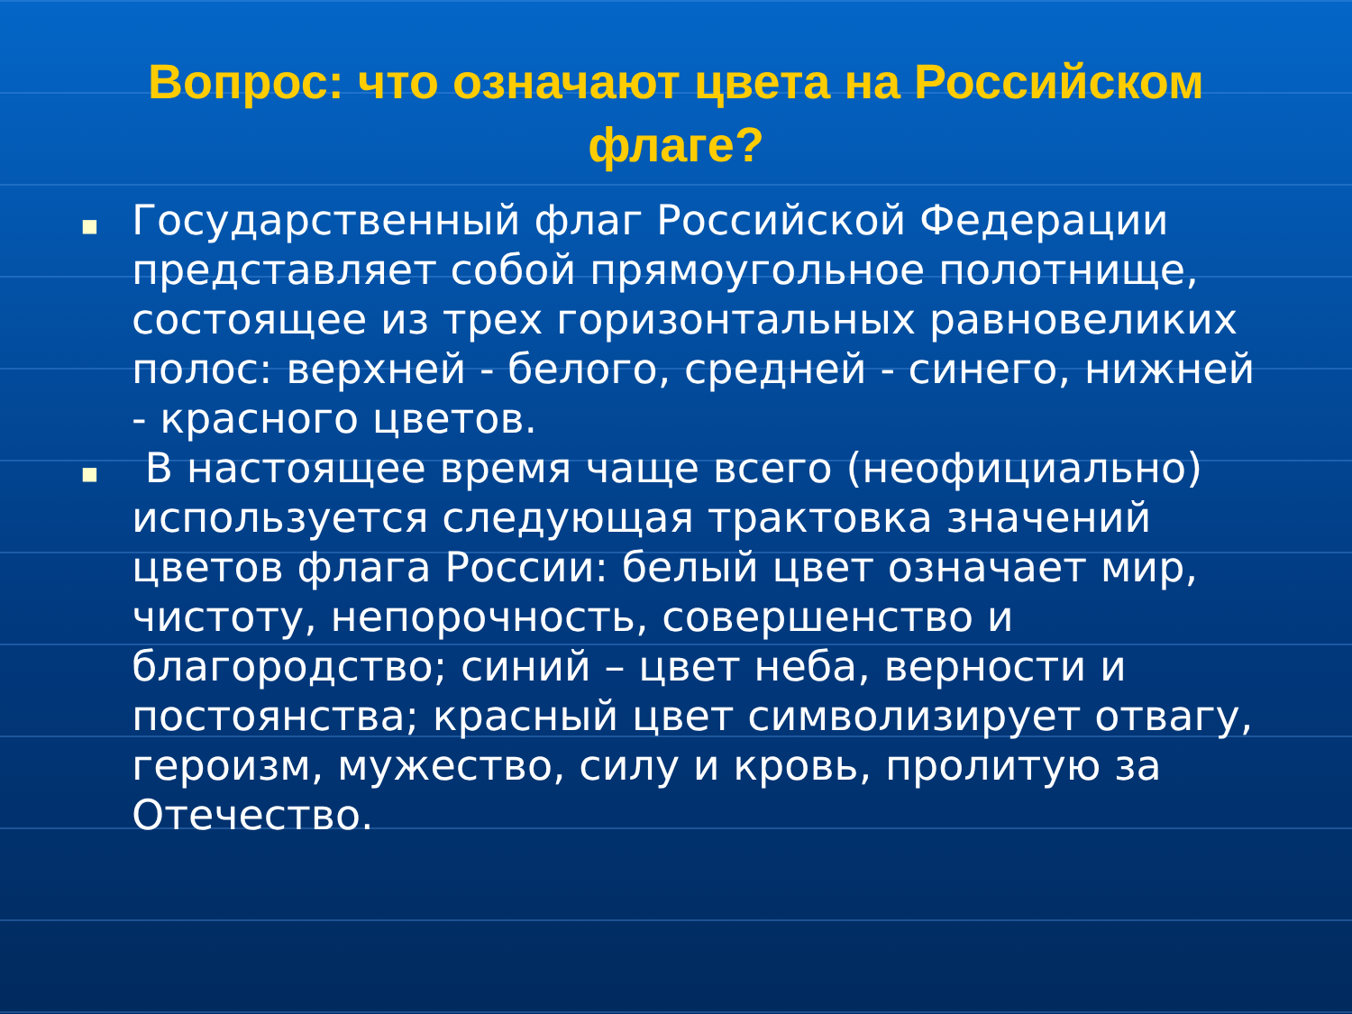Вопрос: что означают цвета на Российском флаге?
■ Государственный флаг Российской Федерации представляет собой прямоугольное полотнище, состоящее из трех горизонтальных равновеликих полос: верхней - белого, средней - синего, нижней - красного цветов.
■ В настоящее время чаще всего (неофициально) используется следующая трактовка значений цветов флага России: белый цвет означает мир, чистоту, непорочность, совершенство и благородство; синий – цвет неба, верности и постоянства; красный цвет символизирует отвагу, героизм, мужество, силу и кровь, пролитую за Отечество.